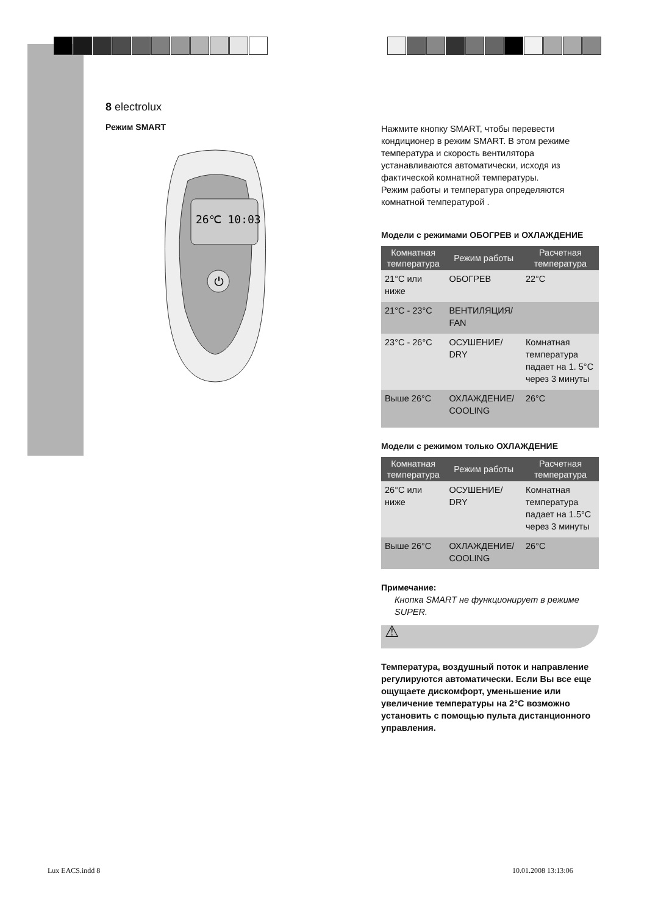8 electrolux
Режим SMART
26℃ 10:03
⏻
Нажмите кнопку SMART, чтобы перевести кондиционер в режим SMART. В этом режиме температура и скорость вентилятора устанавливаются автоматически, исходя из фактической комнатной температуры.
Режим работы и температура определяются комнатной температурой .
Модели с режимами ОБОГРЕВ и ОХЛАЖДЕНИЕ
| Комнатная температура | Режим работы | Расчетная температура |
| --- | --- | --- |
| 21°C или ниже | ОБОГРЕВ | 22°C |
| 21°C - 23°C | ВЕНТИЛЯЦИЯ/ FAN | |
| 23°C - 26°C | ОСУШЕНИЕ/ DRY | Комнатная температура падает на 1. 5°C через 3 минуты |
| Выше 26°C | ОХЛАЖДЕНИЕ/ COOLING | 26°C |
Модели с режимом только ОХЛАЖДЕНИЕ
| Комнатная температура | Режим работы | Расчетная температура |
| --- | --- | --- |
| 26°C или ниже | ОСУШЕНИЕ/ DRY | Комнатная температура падает на 1.5°C через 3 минуты |
| Выше 26°C | ОХЛАЖДЕНИЕ/ COOLING | 26°C |
Примечание:
Кнопка SMART не функционирует в режиме SUPER.
⚠
Температура, воздушный поток и направление регулируются автоматически. Если Вы все еще ощущаете дискомфорт, уменьшение или увеличение температуры на 2°C возможно установить с помощью пульта дистанционного управления.
Lux EACS.indd 8 10.01.2008 13:13:06